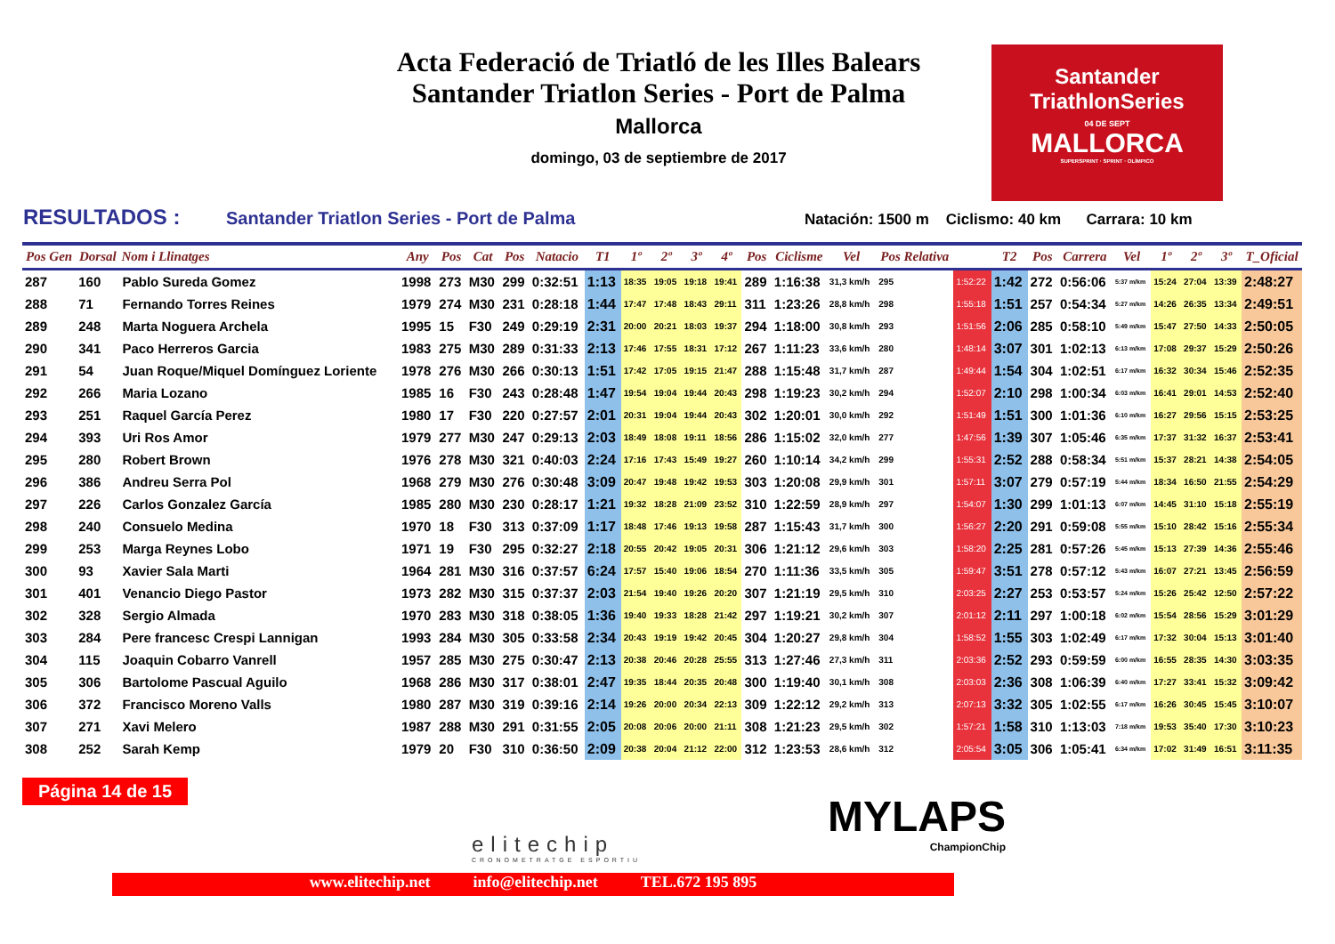Acta Federació de Triatló de les Illes Balears
Santander Triatlon Series - Port de Palma
Mallorca
domingo, 03 de septiembre de 2017
Santander
TriathlonSeries
04 DE SEPT
MALLORCA
SUPERSPRINT · SPRINT · OLÍMPICO
RESULTADOS :
Santander Triatlon Series - Port de Palma
Natación: 1500 m Ciclismo: 40 km Carrara: 10 km
| Pos Gen | Dorsal | Nom i Llinatges | Any | Pos | Cat | Pos | Natacio | T1 | 1º | 2º | 3º | 4º | Pos | Ciclisme | Vel | Pos Relativa | | T2 | Pos | Carrera | Vel | 1º | 2º | 3º | T_Oficial |
| --- | --- | --- | --- | --- | --- | --- | --- | --- | --- | --- | --- | --- | --- | --- | --- | --- | --- | --- | --- | --- | --- | --- | --- | --- | --- |
| 287 | 160 | Pablo Sureda Gomez | 1998 | 273 | M30 | 299 | 0:32:51 | 1:13 | 18:35 | 19:05 | 19:18 | 19:41 | 289 | 1:16:38 | 31,3 km/h | 295 | 1:52:22 | 1:42 | 272 | 0:56:06 | 5:37 m/km | 15:24 | 27:04 | 13:39 | 2:48:27 |
| 288 | 71 | Fernando Torres Reines | 1979 | 274 | M30 | 231 | 0:28:18 | 1:44 | 17:47 | 17:48 | 18:43 | 29:11 | 311 | 1:23:26 | 28,8 km/h | 298 | 1:55:18 | 1:51 | 257 | 0:54:34 | 5:27 m/km | 14:26 | 26:35 | 13:34 | 2:49:51 |
| 289 | 248 | Marta Noguera Archela | 1995 | 15 | F30 | 249 | 0:29:19 | 2:31 | 20:00 | 20:21 | 18:03 | 19:37 | 294 | 1:18:00 | 30,8 km/h | 293 | 1:51:56 | 2:06 | 285 | 0:58:10 | 5:49 m/km | 15:47 | 27:50 | 14:33 | 2:50:05 |
| 290 | 341 | Paco Herreros Garcia | 1983 | 275 | M30 | 289 | 0:31:33 | 2:13 | 17:46 | 17:55 | 18:31 | 17:12 | 267 | 1:11:23 | 33,6 km/h | 280 | 1:48:14 | 3:07 | 301 | 1:02:13 | 6:13 m/km | 17:08 | 29:37 | 15:29 | 2:50:26 |
| 291 | 54 | Juan Roque/Miquel Domínguez Loriente | 1978 | 276 | M30 | 266 | 0:30:13 | 1:51 | 17:42 | 17:05 | 19:15 | 21:47 | 288 | 1:15:48 | 31,7 km/h | 287 | 1:49:44 | 1:54 | 304 | 1:02:51 | 6:17 m/km | 16:32 | 30:34 | 15:46 | 2:52:35 |
| 292 | 266 | Maria Lozano | 1985 | 16 | F30 | 243 | 0:28:48 | 1:47 | 19:54 | 19:04 | 19:44 | 20:43 | 298 | 1:19:23 | 30,2 km/h | 294 | 1:52:07 | 2:10 | 298 | 1:00:34 | 6:03 m/km | 16:41 | 29:01 | 14:53 | 2:52:40 |
| 293 | 251 | Raquel García Perez | 1980 | 17 | F30 | 220 | 0:27:57 | 2:01 | 20:31 | 19:04 | 19:44 | 20:43 | 302 | 1:20:01 | 30,0 km/h | 292 | 1:51:49 | 1:51 | 300 | 1:01:36 | 6:10 m/km | 16:27 | 29:56 | 15:15 | 2:53:25 |
| 294 | 393 | Uri Ros Amor | 1979 | 277 | M30 | 247 | 0:29:13 | 2:03 | 18:49 | 18:08 | 19:11 | 18:56 | 286 | 1:15:02 | 32,0 km/h | 277 | 1:47:56 | 1:39 | 307 | 1:05:46 | 6:35 m/km | 17:37 | 31:32 | 16:37 | 2:53:41 |
| 295 | 280 | Robert Brown | 1976 | 278 | M30 | 321 | 0:40:03 | 2:24 | 17:16 | 17:43 | 15:49 | 19:27 | 260 | 1:10:14 | 34,2 km/h | 299 | 1:55:31 | 2:52 | 288 | 0:58:34 | 5:51 m/km | 15:37 | 28:21 | 14:38 | 2:54:05 |
| 296 | 386 | Andreu Serra Pol | 1968 | 279 | M30 | 276 | 0:30:48 | 3:09 | 20:47 | 19:48 | 19:42 | 19:53 | 303 | 1:20:08 | 29,9 km/h | 301 | 1:57:11 | 3:07 | 279 | 0:57:19 | 5:44 m/km | 18:34 | 16:50 | 21:55 | 2:54:29 |
| 297 | 226 | Carlos Gonzalez García | 1985 | 280 | M30 | 230 | 0:28:17 | 1:21 | 19:32 | 18:28 | 21:09 | 23:52 | 310 | 1:22:59 | 28,9 km/h | 297 | 1:54:07 | 1:30 | 299 | 1:01:13 | 6:07 m/km | 14:45 | 31:10 | 15:18 | 2:55:19 |
| 298 | 240 | Consuelo Medina | 1970 | 18 | F30 | 313 | 0:37:09 | 1:17 | 18:48 | 17:46 | 19:13 | 19:58 | 287 | 1:15:43 | 31,7 km/h | 300 | 1:56:27 | 2:20 | 291 | 0:59:08 | 5:55 m/km | 15:10 | 28:42 | 15:16 | 2:55:34 |
| 299 | 253 | Marga Reynes Lobo | 1971 | 19 | F30 | 295 | 0:32:27 | 2:18 | 20:55 | 20:42 | 19:05 | 20:31 | 306 | 1:21:12 | 29,6 km/h | 303 | 1:58:20 | 2:25 | 281 | 0:57:26 | 5:45 m/km | 15:13 | 27:39 | 14:36 | 2:55:46 |
| 300 | 93 | Xavier Sala Marti | 1964 | 281 | M30 | 316 | 0:37:57 | 6:24 | 17:57 | 15:40 | 19:06 | 18:54 | 270 | 1:11:36 | 33,5 km/h | 305 | 1:59:47 | 3:51 | 278 | 0:57:12 | 5:43 m/km | 16:07 | 27:21 | 13:45 | 2:56:59 |
| 301 | 401 | Venancio Diego Pastor | 1973 | 282 | M30 | 315 | 0:37:37 | 2:03 | 21:54 | 19:40 | 19:26 | 20:20 | 307 | 1:21:19 | 29,5 km/h | 310 | 2:03:25 | 2:27 | 253 | 0:53:57 | 5:24 m/km | 15:26 | 25:42 | 12:50 | 2:57:22 |
| 302 | 328 | Sergio Almada | 1970 | 283 | M30 | 318 | 0:38:05 | 1:36 | 19:40 | 19:33 | 18:28 | 21:42 | 297 | 1:19:21 | 30,2 km/h | 307 | 2:01:12 | 2:11 | 297 | 1:00:18 | 6:02 m/km | 15:54 | 28:56 | 15:29 | 3:01:29 |
| 303 | 284 | Pere francesc Crespi Lannigan | 1993 | 284 | M30 | 305 | 0:33:58 | 2:34 | 20:43 | 19:19 | 19:42 | 20:45 | 304 | 1:20:27 | 29,8 km/h | 304 | 1:58:52 | 1:55 | 303 | 1:02:49 | 6:17 m/km | 17:32 | 30:04 | 15:13 | 3:01:40 |
| 304 | 115 | Joaquin Cobarro Vanrell | 1957 | 285 | M30 | 275 | 0:30:47 | 2:13 | 20:38 | 20:46 | 20:28 | 25:55 | 313 | 1:27:46 | 27,3 km/h | 311 | 2:03:36 | 2:52 | 293 | 0:59:59 | 6:00 m/km | 16:55 | 28:35 | 14:30 | 3:03:35 |
| 305 | 306 | Bartolome Pascual Aguilo | 1968 | 286 | M30 | 317 | 0:38:01 | 2:47 | 19:35 | 18:44 | 20:35 | 20:48 | 300 | 1:19:40 | 30,1 km/h | 308 | 2:03:03 | 2:36 | 308 | 1:06:39 | 6:40 m/km | 17:27 | 33:41 | 15:32 | 3:09:42 |
| 306 | 372 | Francisco Moreno Valls | 1980 | 287 | M30 | 319 | 0:39:16 | 2:14 | 19:26 | 20:00 | 20:34 | 22:13 | 309 | 1:22:12 | 29,2 km/h | 313 | 2:07:13 | 3:32 | 305 | 1:02:55 | 6:17 m/km | 16:26 | 30:45 | 15:45 | 3:10:07 |
| 307 | 271 | Xavi Melero | 1987 | 288 | M30 | 291 | 0:31:55 | 2:05 | 20:08 | 20:06 | 20:00 | 21:11 | 308 | 1:21:23 | 29,5 km/h | 302 | 1:57:21 | 1:58 | 310 | 1:13:03 | 7:18 m/km | 19:53 | 35:40 | 17:30 | 3:10:23 |
| 308 | 252 | Sarah Kemp | 1979 | 20 | F30 | 310 | 0:36:50 | 2:09 | 20:38 | 20:04 | 21:12 | 22:00 | 312 | 1:23:53 | 28,6 km/h | 312 | 2:05:54 | 3:05 | 306 | 1:05:41 | 6:34 m/km | 17:02 | 31:49 | 16:51 | 3:11:35 |
Página 14 de 15
elitechip
CRONOMETRATGE ESPORTIU
MYLAPS
ChampionChip
www.elitechip.net info@elitechip.net TEL.672 195 895